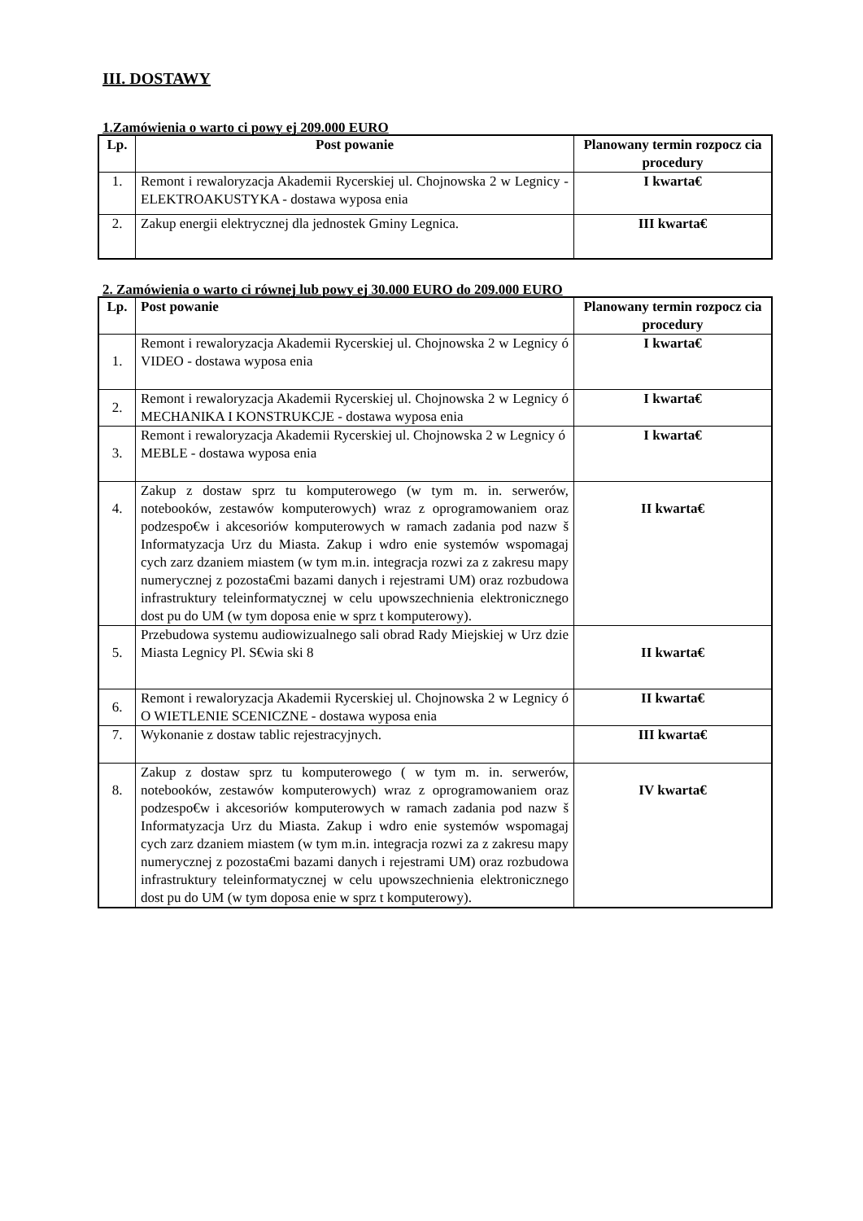III. DOSTAWY
1.Zamówienia o warto ci powy ej 209.000 EURO
| Lp. | Post powanie | Planowany termin rozpocz cia procedury |
| --- | --- | --- |
| 1. | Remont i rewaloryzacja Akademii Rycerskiej ul. Chojnowska 2 w Legnicy -ELEKTROAKUSTYKA - dostawa wyposa enia | I kwarta€ |
| 2. | Zakup energii elektrycznej dla jednostek Gminy Legnica. | III kwarta€ |
2. Zamówienia o warto ci równej lub powy ej 30.000 EURO do 209.000 EURO
| Lp. | Post powanie | Planowany termin rozpocz cia procedury |
| --- | --- | --- |
| 1. | Remont i rewaloryzacja Akademii Rycerskiej ul. Chojnowska 2 w Legnicy ó VIDEO - dostawa wyposa enia | I kwarta€ |
| 2. | Remont i rewaloryzacja Akademii Rycerskiej ul. Chojnowska 2 w Legnicy ó MECHANIKA I KONSTRUKCJE - dostawa wyposa enia | I kwarta€ |
| 3. | Remont i rewaloryzacja Akademii Rycerskiej ul. Chojnowska 2 w Legnicy ó MEBLE - dostawa wyposa enia | I kwarta€ |
| 4. | Zakup z dostaw sprz tu komputerowego (w tym m. in. serwerów, notebooków, zestawów komputerowych) wraz z oprogramowaniem oraz podzespo€w i akcesoriów komputerowych w ramach zadania pod nazw š Informatyzacja Urz du Miasta. Zakup i wdro enie systemów wspomagaj cych zarz dzaniem miastem (w tym m.in. integracja rozwi za z zakresu mapy numerycznej z pozosta€mi bazami danych i rejestrami UM) oraz rozbudowa infrastruktury teleinformatycznej w celu upowszechnienia elektronicznego dost pu do UM (w tym doposa enie w sprz t komputerowy). | II kwarta€ |
| 5. | Przebudowa systemu audiowizualnego sali obrad Rady Miejskiej w Urz dzie Miasta Legnicy Pl. S€wia ski 8 | II kwarta€ |
| 6. | Remont i rewaloryzacja Akademii Rycerskiej ul. Chojnowska 2 w Legnicy ó O WIETLENIE SCENICZNE - dostawa wyposa enia | II kwarta€ |
| 7. | Wykonanie z dostaw tablic rejestracyjnych. | III kwarta€ |
| 8. | Zakup z dostaw sprz tu komputerowego ( w tym m. in. serwerów, notebooków, zestawów komputerowych) wraz z oprogramowaniem oraz podzespo€w i akcesoriów komputerowych w ramach zadania pod nazw š Informatyzacja Urz du Miasta. Zakup i wdro enie systemów wspomagaj cych zarz dzaniem miastem (w tym m.in. integracja rozwi za z zakresu mapy numerycznej z pozosta€mi bazami danych i rejestrami UM) oraz rozbudowa infrastruktury teleinformatycznej w celu upowszechnienia elektronicznego dost pu do UM (w tym doposa enie w sprz t komputerowy). | IV kwarta€ |